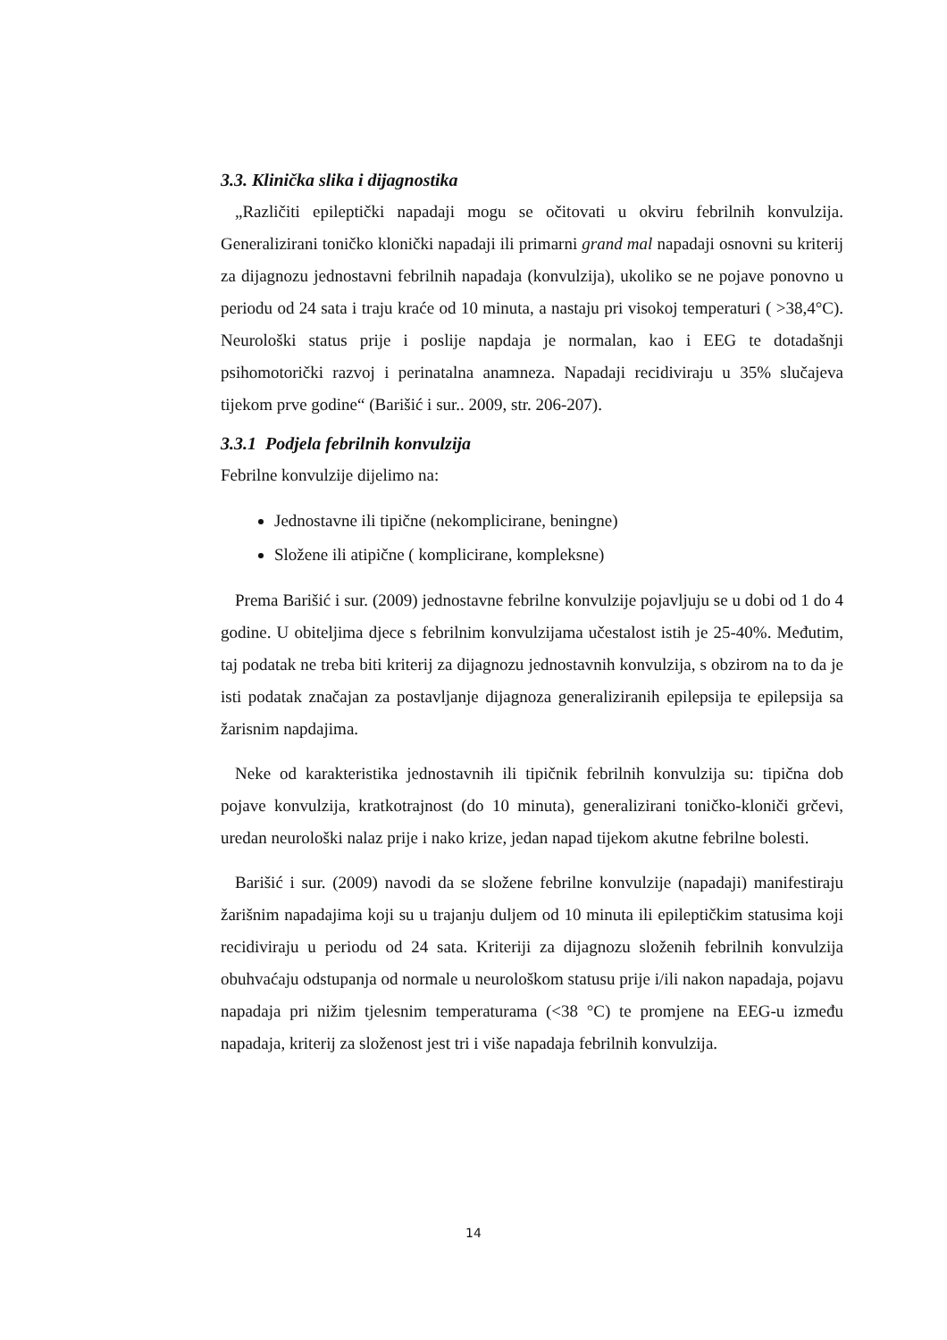3.3. Klinička slika i dijagnostika
„Različiti epileptički napadaji mogu se očitovati u okviru febrilnih konvulzija. Generalizirani toničko klonički napadaji ili primarni grand mal napadaji osnovni su kriterij za dijagnozu jednostavni febrilnih napadaja (konvulzija), ukoliko se ne pojave ponovno u periodu od 24 sata i traju kraće od 10 minuta, a nastaju pri visokoj temperaturi ( >38,4°C). Neurološki status prije i poslije napdaja je normalan, kao i EEG te dotadašnji psihomotorički razvoj i perinatalna anamneza. Napadaji recidiviraju u 35% slučajeva tijekom prve godine“ (Barišić i sur.. 2009, str. 206-207).
3.3.1 Podjela febrilnih konvulzija
Febrilne konvulzije dijelimo na:
Jednostavne ili tipične (nekomplicirane, beningne)
Složene ili atipične ( komplicirane, kompleksne)
Prema Barišić i sur. (2009) jednostavne febrilne konvulzije pojavljuju se u dobi od 1 do 4 godine. U obiteljima djece s febrilnim konvulzijama učestalost istih je 25-40%. Međutim, taj podatak ne treba biti kriterij za dijagnozu jednostavnih konvulzija, s obzirom na to da je isti podatak značajan za postavljanje dijagnoza generaliziranih epilepsija te epilepsija sa žarisnim napdajima.
Neke od karakteristika jednostavnih ili tipičnik febrilnih konvulzija su: tipična dob pojave konvulzija, kratkotrajnost (do 10 minuta), generalizirani toničko-kloniči grčevi, uredan neurološki nalaz prije i nako krize, jedan napad tijekom akutne febrilne bolesti.
Barišić i sur. (2009) navodi da se složene febrilne konvulzije (napadaji) manifestiraju žarišnim napadajima koji su u trajanju duljem od 10 minuta ili epileptičkim statusima koji recidiviraju u periodu od 24 sata. Kriteriji za dijagnozu složenih febrilnih konvulzija obuhvaćaju odstupanja od normale u neurološkom statusu prije i/ili nakon napadaja, pojavu napadaja pri nižim tjelesnim temperaturama (<38 °C) te promjene na EEG-u između napadaja, kriterij za složenost jest tri i više napadaja febrilnih konvulzija.
14